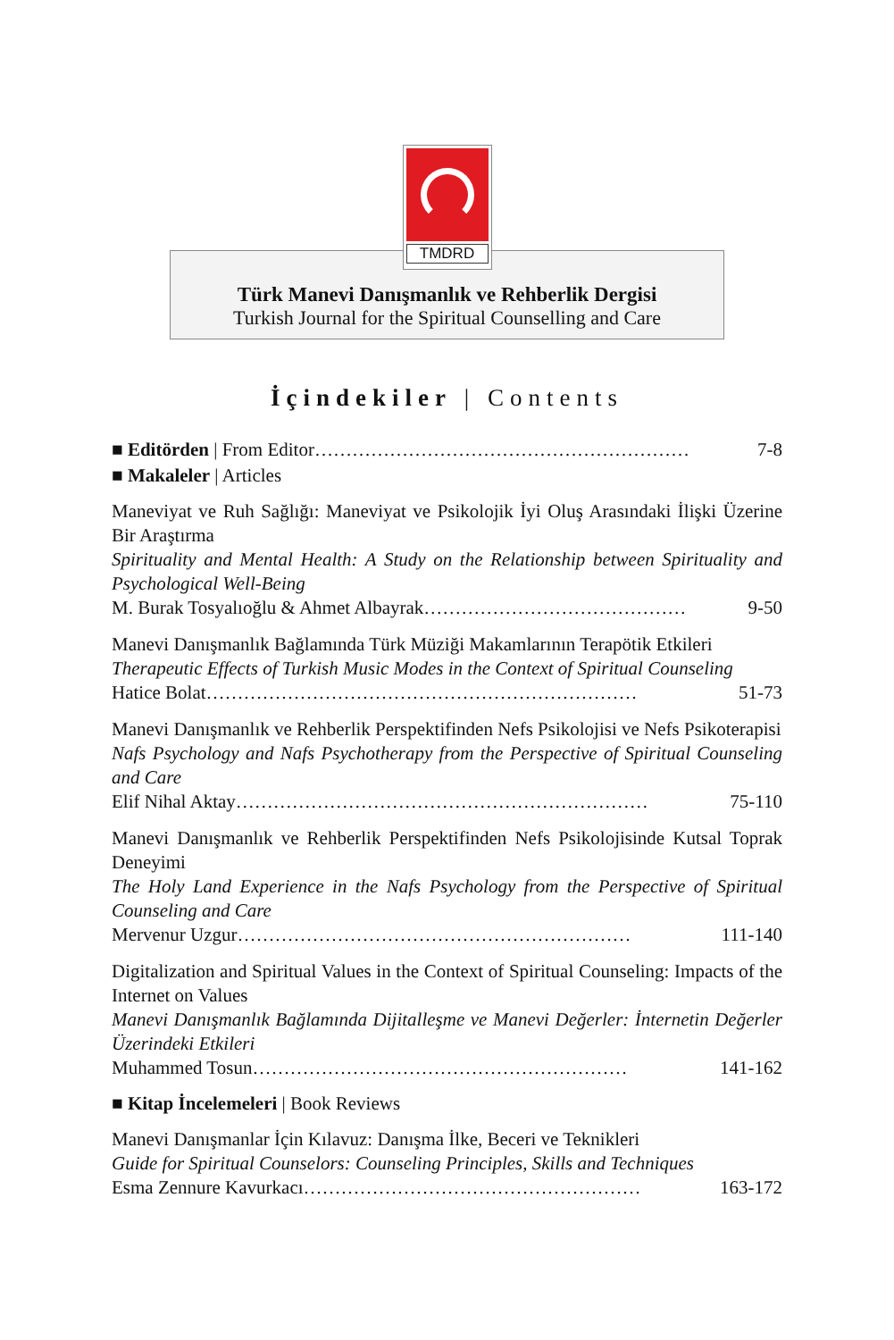TMDRD
Türk Manevi Danışmanlık ve Rehberlik Dergisi
Turkish Journal for the Spiritual Counselling and Care
İçindekiler | Contents
■ Editörden | From Editor…………………………………………………… 7-8
■ Makaleler | Articles
Maneviyat ve Ruh Sağlığı: Maneviyat ve Psikolojik İyi Oluş Arasındaki İlişki Üzerine Bir Araştırma
Spirituality and Mental Health: A Study on the Relationship between Spirituality and Psychological Well-Being
M. Burak Tosyalıoğlu & Ahmet Albayrak…………………………………… 9-50
Manevi Danışmanlık Bağlamında Türk Müziği Makamlarının Terapötik Etkileri
Therapeutic Effects of Turkish Music Modes in the Context of Spiritual Counseling
Hatice Bolat…………………………………………………………… 51-73
Manevi Danışmanlık ve Rehberlik Perspektifinden Nefs Psikolojisi ve Nefs Psikoterapisi
Nafs Psychology and Nafs Psychotherapy from the Perspective of Spiritual Counseling and Care
Elif Nihal Aktay………………………………………………………… 75-110
Manevi Danışmanlık ve Rehberlik Perspektifinden Nefs Psikolojisinde Kutsal Toprak Deneyimi
The Holy Land Experience in the Nafs Psychology from the Perspective of Spiritual Counseling and Care
Mervenur Uzgur……………………………………………………… 111-140
Digitalization and Spiritual Values in the Context of Spiritual Counseling: Impacts of the Internet on Values
Manevi Danışmanlık Bağlamında Dijitalleşme ve Manevi Değerler: İnternetin Değerler Üzerindeki Etkileri
Muhammed Tosun…………………………………………………… 141-162
■ Kitap İncelemeleri | Book Reviews
Manevi Danışmanlar İçin Kılavuz: Danışma İlke, Beceri ve Teknikleri
Guide for Spiritual Counselors: Counseling Principles, Skills and Techniques
Esma Zennure Kavurkacı……………………………………………… 163-172